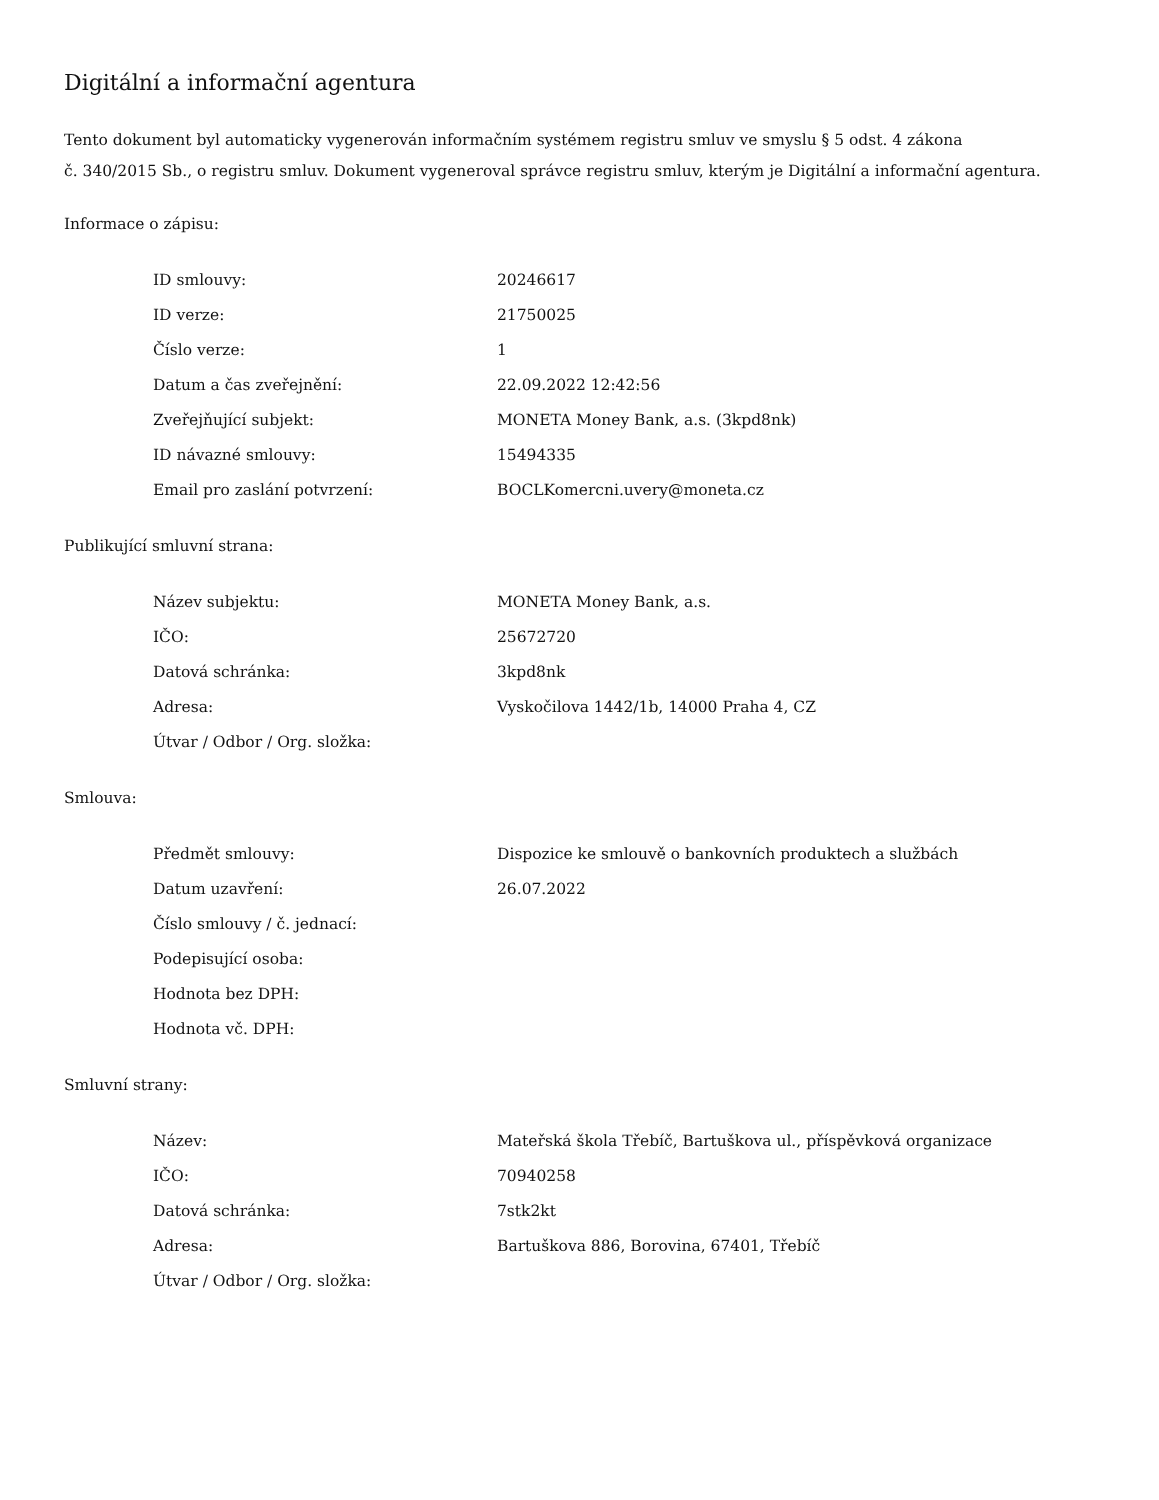Digitální a informační agentura
Tento dokument byl automaticky vygenerován informačním systémem registru smluv ve smyslu § 5 odst. 4 zákona
č. 340/2015 Sb., o registru smluv. Dokument vygeneroval správce registru smluv, kterým je Digitální a informační agentura.
Informace o zápisu:
| ID smlouvy: | 20246617 |
| ID verze: | 21750025 |
| Číslo verze: | 1 |
| Datum a čas zveřejnění: | 22.09.2022 12:42:56 |
| Zveřejňující subjekt: | MONETA Money Bank, a.s. (3kpd8nk) |
| ID návazné smlouvy: | 15494335 |
| Email pro zaslání potvrzení: | BOCLKomercni.uvery@moneta.cz |
Publikující smluvní strana:
| Název subjektu: | MONETA Money Bank, a.s. |
| IČO: | 25672720 |
| Datová schránka: | 3kpd8nk |
| Adresa: | Vyskočilova 1442/1b, 14000 Praha 4, CZ |
| Útvar / Odbor / Org. složka: | |
Smlouva:
| Předmět smlouvy: | Dispozice ke smlouvě o bankovních produktech a službách |
| Datum uzavření: | 26.07.2022 |
| Číslo smlouvy / č. jednací: | |
| Podepisující osoba: | |
| Hodnota bez DPH: | |
| Hodnota vč. DPH: | |
Smluvní strany:
| Název: | Mateřská škola Třebíč, Bartuškova ul., příspěvková organizace |
| IČO: | 70940258 |
| Datová schránka: | 7stk2kt |
| Adresa: | Bartuškova 886, Borovina, 67401, Třebíč |
| Útvar / Odbor / Org. složka: | |